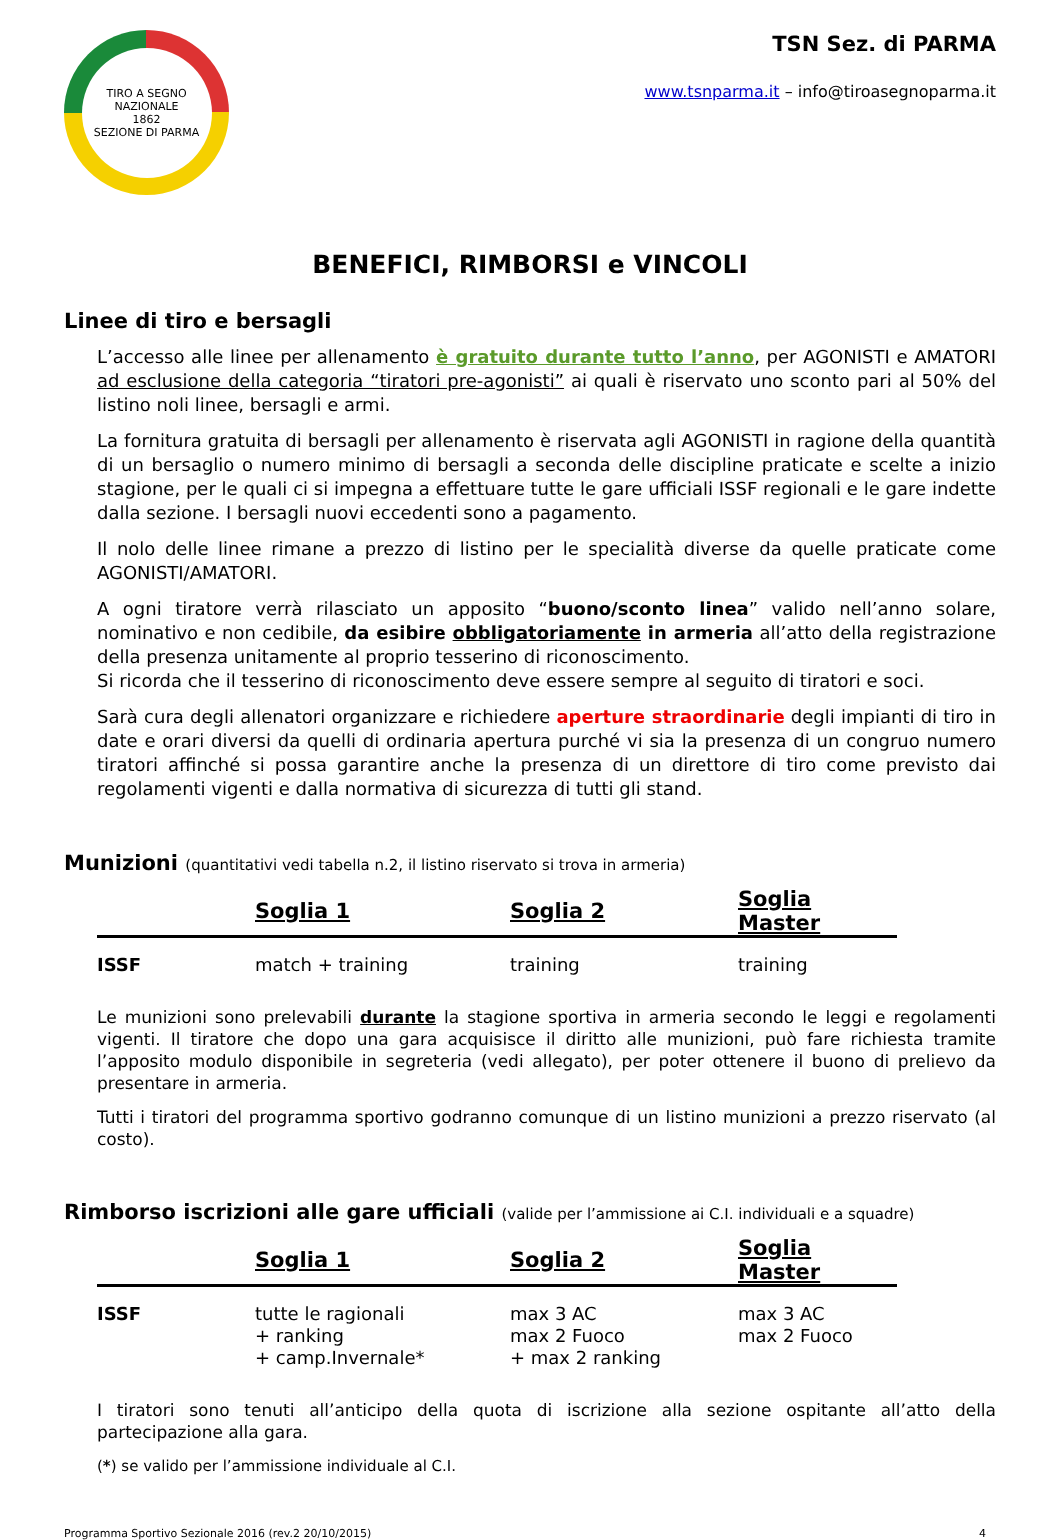TIRO A SEGNO NAZIONALE
1862
SEZIONE DI PARMA
TSN Sez. di PARMA
www.tsnparma.it – info@tiroasegnoparma.it
BENEFICI, RIMBORSI e VINCOLI
Linee di tiro e bersagli
L’accesso alle linee per allenamento è gratuito durante tutto l’anno, per AGONISTI e AMATORI ad esclusione della categoria “tiratori pre-agonisti” ai quali è riservato uno sconto pari al 50% del listino noli linee, bersagli e armi.
La fornitura gratuita di bersagli per allenamento è riservata agli AGONISTI in ragione della quantità di un bersaglio o numero minimo di bersagli a seconda delle discipline praticate e scelte a inizio stagione, per le quali ci si impegna a effettuare tutte le gare ufficiali ISSF regionali e le gare indette dalla sezione. I bersagli nuovi eccedenti sono a pagamento.
Il nolo delle linee rimane a prezzo di listino per le specialità diverse da quelle praticate come AGONISTI/AMATORI.
A ogni tiratore verrà rilasciato un apposito “buono/sconto linea” valido nell’anno solare, nominativo e non cedibile, da esibire obbligatoriamente in armeria all’atto della registrazione della presenza unitamente al proprio tesserino di riconoscimento.
Si ricorda che il tesserino di riconoscimento deve essere sempre al seguito di tiratori e soci.
Sarà cura degli allenatori organizzare e richiedere aperture straordinarie degli impianti di tiro in date e orari diversi da quelli di ordinaria apertura purché vi sia la presenza di un congruo numero tiratori affinché si possa garantire anche la presenza di un direttore di tiro come previsto dai regolamenti vigenti e dalla normativa di sicurezza di tutti gli stand.
Munizioni (quantitativi vedi tabella n.2, il listino riservato si trova in armeria)
| | Soglia 1 | Soglia 2 | Soglia Master |
| --- | --- | --- | --- |
| ISSF | match + training | training | training |
Le munizioni sono prelevabili durante la stagione sportiva in armeria secondo le leggi e regolamenti vigenti. Il tiratore che dopo una gara acquisisce il diritto alle munizioni, può fare richiesta tramite l’apposito modulo disponibile in segreteria (vedi allegato), per poter ottenere il buono di prelievo da presentare in armeria.
Tutti i tiratori del programma sportivo godranno comunque di un listino munizioni a prezzo riservato (al costo).
Rimborso iscrizioni alle gare ufficiali (valide per l’ammissione ai C.I. individuali e a squadre)
| | Soglia 1 | Soglia 2 | Soglia Master |
| --- | --- | --- | --- |
| ISSF | tutte le ragionali + ranking + camp.Invernale* | max 3 AC max 2 Fuoco + max 2 ranking | max 3 AC max 2 Fuoco |
I tiratori sono tenuti all’anticipo della quota di iscrizione alla sezione ospitante all’atto della partecipazione alla gara.
(*) se valido per l’ammissione individuale al C.I.
Programma Sportivo Sezionale 2016 (rev.2 20/10/2015) 4